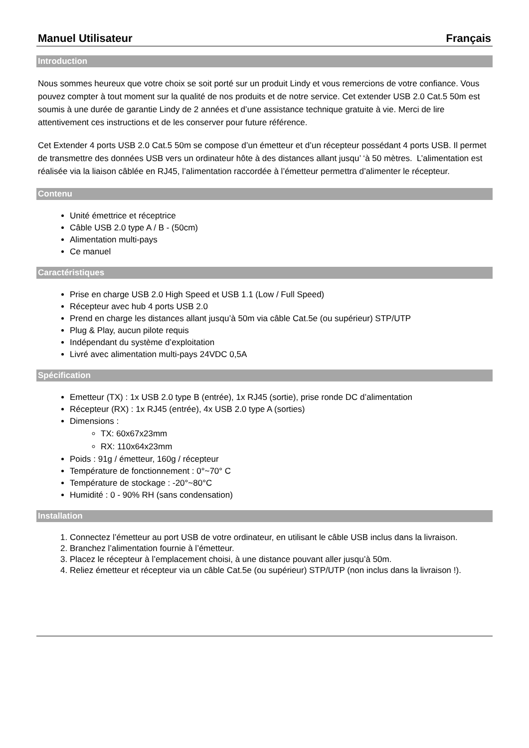Manuel Utilisateur Français
Introduction
Nous sommes heureux que votre choix se soit porté sur un produit Lindy et vous remercions de votre confiance. Vous pouvez compter à tout moment sur la qualité de nos produits et de notre service. Cet extender USB 2.0 Cat.5 50m est soumis à une durée de garantie Lindy de 2 années et d’une assistance technique gratuite à vie. Merci de lire attentivement ces instructions et de les conserver pour future référence.
Cet Extender 4 ports USB 2.0 Cat.5 50m se compose d’un émetteur et d’un récepteur possédant 4 ports USB. Il permet de transmettre des données USB vers un ordinateur hôte à des distances allant jusqu’ ‘à 50 mètres. L’alimentation est réalisée via la liaison câblée en RJ45, l’alimentation raccordée à l’émetteur permettra d’alimenter le récepteur.
Contenu
Unité émettrice et réceptrice
Câble USB 2.0 type A / B - (50cm)
Alimentation multi-pays
Ce manuel
Caractéristiques
Prise en charge USB 2.0 High Speed et USB 1.1 (Low / Full Speed)
Récepteur avec hub 4 ports USB 2.0
Prend en charge les distances allant jusqu’à 50m via câble Cat.5e (ou supérieur) STP/UTP
Plug & Play, aucun pilote requis
Indépendant du système d’exploitation
Livré avec alimentation multi-pays 24VDC 0,5A
Spécification
Emetteur (TX) : 1x USB 2.0 type B (entrée), 1x RJ45 (sortie), prise ronde DC d’alimentation
Récepteur (RX) : 1x RJ45 (entrée), 4x USB 2.0 type A (sorties)
Dimensions :
TX: 60x67x23mm
RX: 110x64x23mm
Poids : 91g / émetteur, 160g / récepteur
Température de fonctionnement : 0°~70° C
Température de stockage : -20°~80°C
Humidité : 0 - 90% RH (sans condensation)
Installation
1. Connectez l’émetteur au port USB de votre ordinateur, en utilisant le câble USB inclus dans la livraison.
2. Branchez l’alimentation fournie à l’émetteur.
3. Placez le récepteur à l’emplacement choisi, à une distance pouvant aller jusqu’à 50m.
4. Reliez émetteur et récepteur via un câble Cat.5e (ou supérieur) STP/UTP (non inclus dans la livraison !).